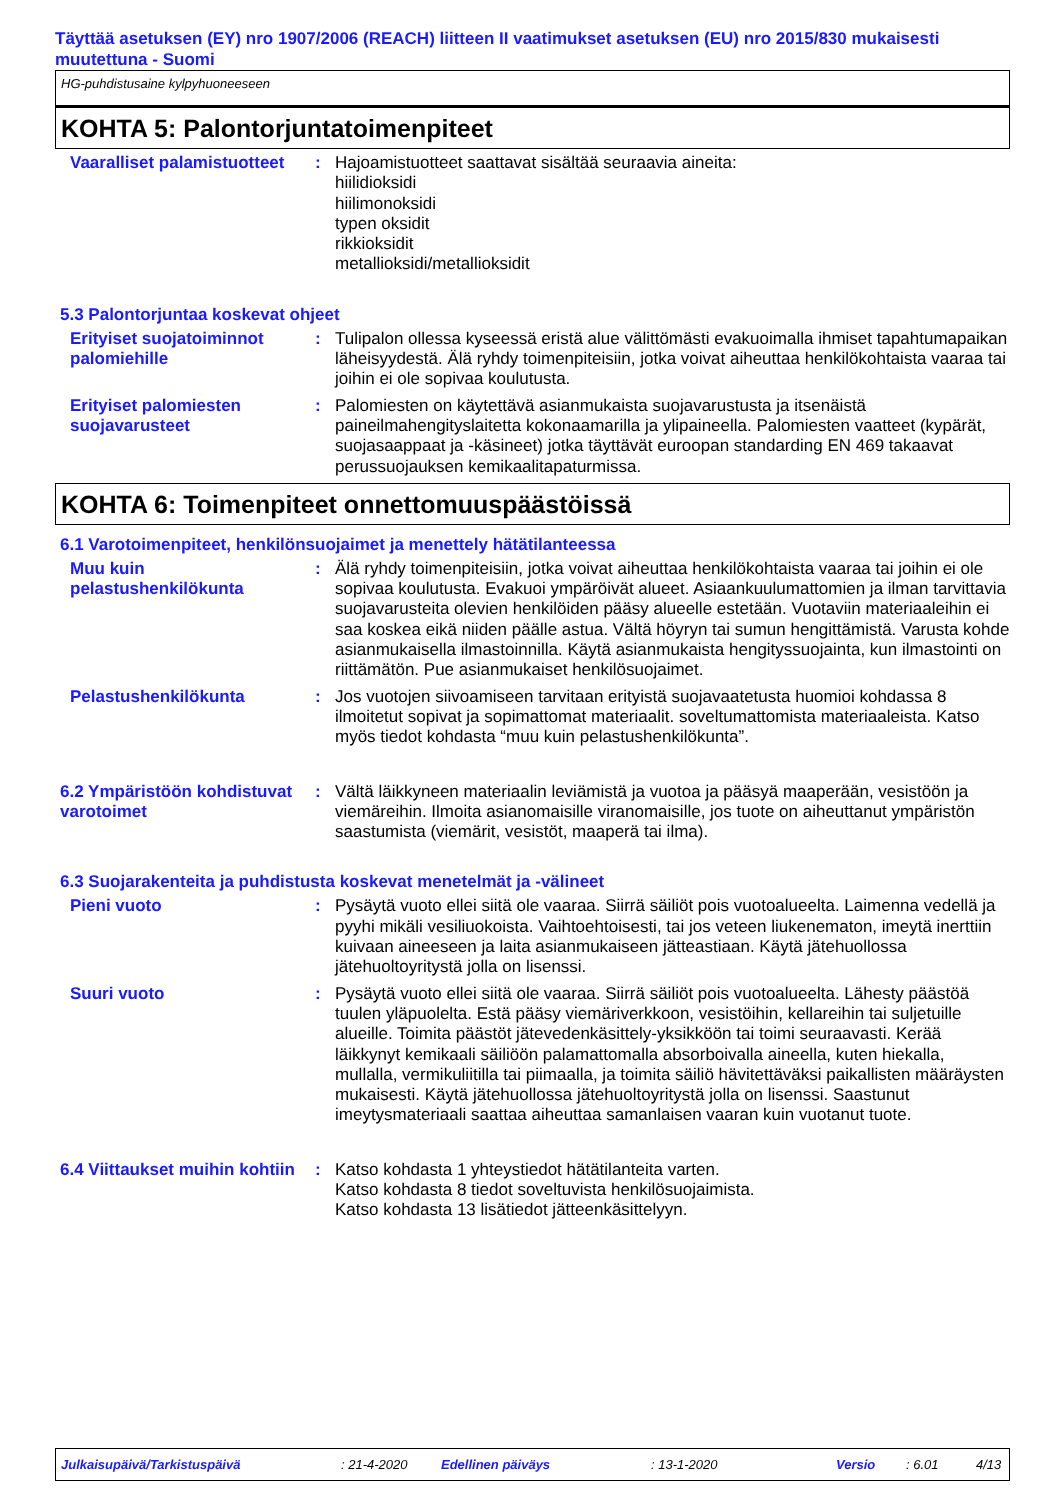Täyttää asetuksen (EY) nro 1907/2006 (REACH) liitteen II vaatimukset asetuksen (EU) nro 2015/830 mukaisesti muutettuna - Suomi
HG-puhdistusaine kylpyhuoneeseen
KOHTA 5: Palontorjuntatoimenpiteet
Vaaralliset palamistuotteet
: Hajoamistuotteet saattavat sisältää seuraavia aineita:
hiilidioksidi
hiilimonoksidi
typen oksidit
rikkioksidit
metallioksidi/metallioksidit
5.3 Palontorjuntaa koskevat ohjeet
Erityiset suojatoiminnot palomiehille
: Tulipalon ollessa kyseessä eristä alue välittömästi evakuoimalla ihmiset tapahtumapaikan läheisyydestä. Älä ryhdy toimenpiteisiin, jotka voivat aiheuttaa henkilökohtaista vaaraa tai joihin ei ole sopivaa koulutusta.
Erityiset palomiesten suojavarusteet
: Palomiesten on käytettävä asianmukaista suojavarustusta ja itsenäistä paineilmahengityslaitetta kokonaamarilla ja ylipaineella. Palomiesten vaatteet (kypärät, suojasaappaat ja -käsineet) jotka täyttävät euroopan standarding EN 469 takaavat perussuojauksen kemikaalitapaturmissa.
KOHTA 6: Toimenpiteet onnettomuuspäästöissä
6.1 Varotoimenpiteet, henkilönsuojaimet ja menettely hätätilanteessa
Muu kuin pelastushenkilökunta
: Älä ryhdy toimenpiteisiin, jotka voivat aiheuttaa henkilökohtaista vaaraa tai joihin ei ole sopivaa koulutusta. Evakuoi ympäröivät alueet. Asiaankuulumattomien ja ilman tarvittavia suojavarusteita olevien henkilöiden pääsy alueelle estetään. Vuotaviin materiaaleihin ei saa koskea eikä niiden päälle astua. Vältä höyryn tai sumun hengittämistä. Varusta kohde asianmukaisella ilmastoinnilla. Käytä asianmukaista hengityssuojainta, kun ilmastointi on riittämätön. Pue asianmukaiset henkilösuojaimet.
Pelastushenkilökunta : Jos vuotojen siivoamiseen tarvitaan erityistä suojavaatetusta huomioi kohdassa 8 ilmoitetut sopivat ja sopimattomat materiaalit. soveltumattomista materiaaleista. Katso myös tiedot kohdasta “muu kuin pelastushenkilökunta”.
6.2 Ympäristöön kohdistuvat varotoimet
: Vältä läikkyneen materiaalin leviämistä ja vuotoa ja pääsyä maaperään, vesistöön ja viemäreihin. Ilmoita asianomaisille viranomaisille, jos tuote on aiheuttanut ympäristön saastumista (viemärit, vesistöt, maaperä tai ilma).
6.3 Suojarakenteita ja puhdistusta koskevat menetelmät ja -välineet
Pieni vuoto : Pysäytä vuoto ellei siitä ole vaaraa. Siirrä säiliöt pois vuotoalueelta. Laimenna vedellä ja pyyhi mikäli vesiliuokoista. Vaihtoehtoisesti, tai jos veteen liukenematon, imeytä inerttiin kuivaan aineeseen ja laita asianmukaiseen jätteastiaan. Käytä jätehuollossa jätehuoltoyritystä jolla on lisenssi.
Suuri vuoto : Pysäytä vuoto ellei siitä ole vaaraa. Siirrä säiliöt pois vuotoalueelta. Lähesty päästöä tuulen yläpuolelta. Estä pääsy viemäriverkkoon, vesistöihin, kellareihin tai suljetuille alueille. Toimita päästöt jätevedenkäsittely-yksikköön tai toimi seuraavasti. Kerää läikkynyt kemikaali säiliöön palamattomalla absorboivalla aineella, kuten hiekalla, mullalla, vermikuliitilla tai piimaalla, ja toimita säiliö hävitettäväksi paikallisten määräysten mukaisesti. Käytä jätehuollossa jätehuoltoyritystä jolla on lisenssi. Saastunut imeytysmateriaali saattaa aiheuttaa samanlaisen vaaran kuin vuotanut tuote.
6.4 Viittaukset muihin kohtiin
: Katso kohdasta 1 yhteystiedot hätätilanteita varten.
Katso kohdasta 8 tiedot soveltuvista henkilösuojaimista.
Katso kohdasta 13 lisätiedot jätteenkäsittelyyn.
Julkaisupäivä/Tarkistuspäivä: 21-4-2020 Edellinen päiväys: 13-1-2020 Versio: 6.01 4/13